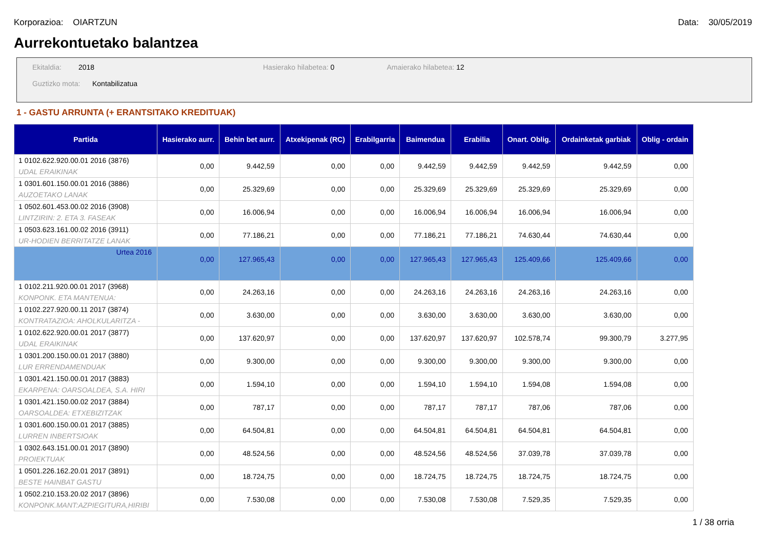Korporazioa: OIARTZUN Data: 30/05/2019
Aurrekontuetako balantzea
Ekitaldia: 2018 Hasierako hilabetea: 0 Amaierako hilabetea: 12
Guztizko mota: Kontabilizatua
1 - GASTU ARRUNTA (+ ERANTSITAKO KREDITUAK)
| Partida | Hasierako aurr. | Behin bet aurr. | Atxekipenak (RC) | Erabilgarria | Baimendua | Erabilia | Onart. Oblig. | Ordainketak garbiak | Oblig - ordain |
| --- | --- | --- | --- | --- | --- | --- | --- | --- | --- |
| 1 0102.622.920.00.01 2016 (3876) UDAL ERAIKINAK | 0,00 | 9.442,59 | 0,00 | 0,00 | 9.442,59 | 9.442,59 | 9.442,59 | 9.442,59 | 0,00 |
| 1 0301.601.150.00.01 2016 (3886) AUZOETAKO LANAK | 0,00 | 25.329,69 | 0,00 | 0,00 | 25.329,69 | 25.329,69 | 25.329,69 | 25.329,69 | 0,00 |
| 1 0502.601.453.00.02 2016 (3908) LINTZIRIN: 2. ETA 3. FASEAK | 0,00 | 16.006,94 | 0,00 | 0,00 | 16.006,94 | 16.006,94 | 16.006,94 | 16.006,94 | 0,00 |
| 1 0503.623.161.00.02 2016 (3911) UR-HODIEN BERRITATZE LANAK | 0,00 | 77.186,21 | 0,00 | 0,00 | 77.186,21 | 77.186,21 | 74.630,44 | 74.630,44 | 0,00 |
| Urtea 2016 | 0,00 | 127.965,43 | 0,00 | 0,00 | 127.965,43 | 127.965,43 | 125.409,66 | 125.409,66 | 0,00 |
| 1 0102.211.920.00.01 2017 (3968) KONPONK. ETA MANTENUA: | 0,00 | 24.263,16 | 0,00 | 0,00 | 24.263,16 | 24.263,16 | 24.263,16 | 24.263,16 | 0,00 |
| 1 0102.227.920.00.11 2017 (3874) KONTRATAZIOA: AHOLKULARITZA - | 0,00 | 3.630,00 | 0,00 | 0,00 | 3.630,00 | 3.630,00 | 3.630,00 | 3.630,00 | 0,00 |
| 1 0102.622.920.00.01 2017 (3877) UDAL ERAIKINAK | 0,00 | 137.620,97 | 0,00 | 0,00 | 137.620,97 | 137.620,97 | 102.578,74 | 99.300,79 | 3.277,95 |
| 1 0301.200.150.00.01 2017 (3880) LUR ERRENDAMENDUAK | 0,00 | 9.300,00 | 0,00 | 0,00 | 9.300,00 | 9.300,00 | 9.300,00 | 9.300,00 | 0,00 |
| 1 0301.421.150.00.01 2017 (3883) EKARPENA: OARSOALDEA, S.A. HIRI | 0,00 | 1.594,10 | 0,00 | 0,00 | 1.594,10 | 1.594,10 | 1.594,08 | 1.594,08 | 0,00 |
| 1 0301.421.150.00.02 2017 (3884) OARSOALDEA: ETXEBIZITZAK | 0,00 | 787,17 | 0,00 | 0,00 | 787,17 | 787,17 | 787,06 | 787,06 | 0,00 |
| 1 0301.600.150.00.01 2017 (3885) LURREN INBERTSIOAK | 0,00 | 64.504,81 | 0,00 | 0,00 | 64.504,81 | 64.504,81 | 64.504,81 | 64.504,81 | 0,00 |
| 1 0302.643.151.00.01 2017 (3890) PROIEKTUAK | 0,00 | 48.524,56 | 0,00 | 0,00 | 48.524,56 | 48.524,56 | 37.039,78 | 37.039,78 | 0,00 |
| 1 0501.226.162.20.01 2017 (3891) BESTE HAINBAT GASTU | 0,00 | 18.724,75 | 0,00 | 0,00 | 18.724,75 | 18.724,75 | 18.724,75 | 18.724,75 | 0,00 |
| 1 0502.210.153.20.02 2017 (3896) KONPONK.MANT:AZPIEGITURA,HIRIBI | 0,00 | 7.530,08 | 0,00 | 0,00 | 7.530,08 | 7.530,08 | 7.529,35 | 7.529,35 | 0,00 |
1 / 38 orria